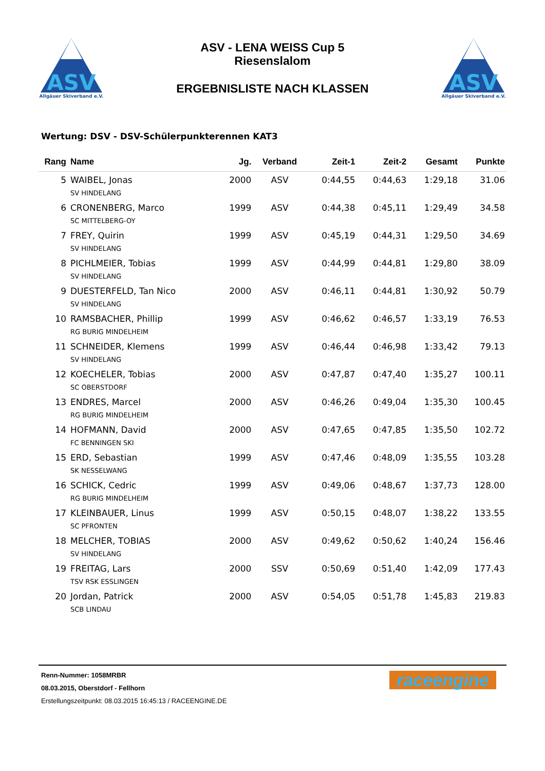ASV
Allgäuer Skiverband e.V.
ASV - LENA WEISS Cup 5
Riesenslalom
ERGEBNISLISTE NACH KLASSEN
ASV
Allgäuer Skiverband e.V.
Wertung: DSV - DSV-Schülerpunkterennen KAT3
| Rang | Name | Jg. | Verband | Zeit-1 | Zeit-2 | Gesamt | Punkte |
| --- | --- | --- | --- | --- | --- | --- | --- |
| 5 | WAIBEL, Jonas SV HINDELANG | 2000 | ASV | 0:44,55 | 0:44,63 | 1:29,18 | 31.06 |
| 6 | CRONENBERG, Marco SC MITTELBERG-OY | 1999 | ASV | 0:44,38 | 0:45,11 | 1:29,49 | 34.58 |
| 7 | FREY, Quirin SV HINDELANG | 1999 | ASV | 0:45,19 | 0:44,31 | 1:29,50 | 34.69 |
| 8 | PICHLMEIER, Tobias SV HINDELANG | 1999 | ASV | 0:44,99 | 0:44,81 | 1:29,80 | 38.09 |
| 9 | DUESTERFELD, Tan Nico SV HINDELANG | 2000 | ASV | 0:46,11 | 0:44,81 | 1:30,92 | 50.79 |
| 10 | RAMSBACHER, Phillip RG BURIG MINDELHEIM | 1999 | ASV | 0:46,62 | 0:46,57 | 1:33,19 | 76.53 |
| 11 | SCHNEIDER, Klemens SV HINDELANG | 1999 | ASV | 0:46,44 | 0:46,98 | 1:33,42 | 79.13 |
| 12 | KOECHELER, Tobias SC OBERSTDORF | 2000 | ASV | 0:47,87 | 0:47,40 | 1:35,27 | 100.11 |
| 13 | ENDRES, Marcel RG BURIG MINDELHEIM | 2000 | ASV | 0:46,26 | 0:49,04 | 1:35,30 | 100.45 |
| 14 | HOFMANN, David FC BENNINGEN SKI | 2000 | ASV | 0:47,65 | 0:47,85 | 1:35,50 | 102.72 |
| 15 | ERD, Sebastian SK NESSELWANG | 1999 | ASV | 0:47,46 | 0:48,09 | 1:35,55 | 103.28 |
| 16 | SCHICK, Cedric RG BURIG MINDELHEIM | 1999 | ASV | 0:49,06 | 0:48,67 | 1:37,73 | 128.00 |
| 17 | KLEINBAUER, Linus SC PFRONTEN | 1999 | ASV | 0:50,15 | 0:48,07 | 1:38,22 | 133.55 |
| 18 | MELCHER, TOBIAS SV HINDELANG | 2000 | ASV | 0:49,62 | 0:50,62 | 1:40,24 | 156.46 |
| 19 | FREITAG, Lars TSV RSK ESSLINGEN | 2000 | SSV | 0:50,69 | 0:51,40 | 1:42,09 | 177.43 |
| 20 | Jordan, Patrick SCB LINDAU | 2000 | ASV | 0:54,05 | 0:51,78 | 1:45,83 | 219.83 |
Renn-Nummer: 1058MRBR
08.03.2015, Oberstdorf - Fellhorn
Erstellungszeitpunkt: 08.03.2015 16:45:13 / RACEENGINE.DE
raceengine